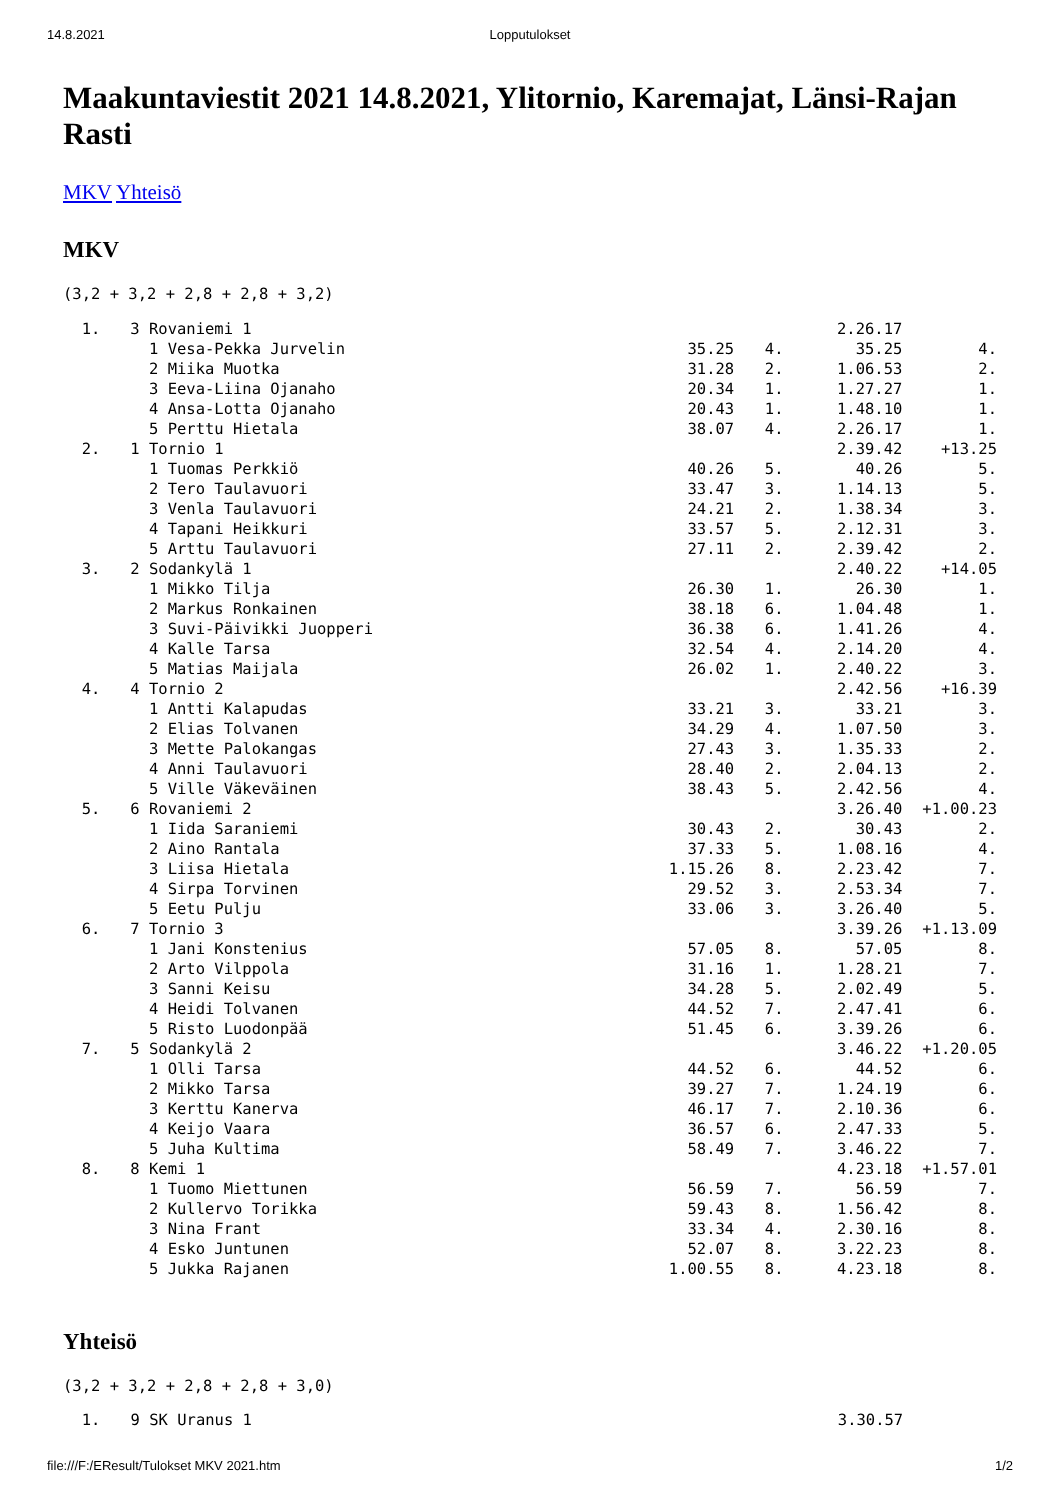14.8.2021 Lopputulokset
Maakuntaviestit 2021 14.8.2021, Ylitornio, Karemajat, Länsi-Rajan Rasti
MKV Yhteisö
MKV
(3,2 + 3,2 + 2,8 + 2,8 + 3,2)
| 1. | 3 Rovaniemi 1 | | | 2.26.17 | |
| | 1 Vesa-Pekka Jurvelin | 35.25 | 4. | 35.25 | 4. |
| | 2 Miika Muotka | 31.28 | 2. | 1.06.53 | 2. |
| | 3 Eeva-Liina Ojanaho | 20.34 | 1. | 1.27.27 | 1. |
| | 4 Ansa-Lotta Ojanaho | 20.43 | 1. | 1.48.10 | 1. |
| | 5 Perttu Hietala | 38.07 | 4. | 2.26.17 | 1. |
| 2. | 1 Tornio 1 | | | 2.39.42 | +13.25 |
| | 1 Tuomas Perkkiö | 40.26 | 5. | 40.26 | 5. |
| | 2 Tero Taulavuori | 33.47 | 3. | 1.14.13 | 5. |
| | 3 Venla Taulavuori | 24.21 | 2. | 1.38.34 | 3. |
| | 4 Tapani Heikkuri | 33.57 | 5. | 2.12.31 | 3. |
| | 5 Arttu Taulavuori | 27.11 | 2. | 2.39.42 | 2. |
| 3. | 2 Sodankylä 1 | | | 2.40.22 | +14.05 |
| | 1 Mikko Tilja | 26.30 | 1. | 26.30 | 1. |
| | 2 Markus Ronkainen | 38.18 | 6. | 1.04.48 | 1. |
| | 3 Suvi-Päivikki Juopperi | 36.38 | 6. | 1.41.26 | 4. |
| | 4 Kalle Tarsa | 32.54 | 4. | 2.14.20 | 4. |
| | 5 Matias Maijala | 26.02 | 1. | 2.40.22 | 3. |
| 4. | 4 Tornio 2 | | | 2.42.56 | +16.39 |
| | 1 Antti Kalapudas | 33.21 | 3. | 33.21 | 3. |
| | 2 Elias Tolvanen | 34.29 | 4. | 1.07.50 | 3. |
| | 3 Mette Palokangas | 27.43 | 3. | 1.35.33 | 2. |
| | 4 Anni Taulavuori | 28.40 | 2. | 2.04.13 | 2. |
| | 5 Ville Väkeväinen | 38.43 | 5. | 2.42.56 | 4. |
| 5. | 6 Rovaniemi 2 | | | 3.26.40 | +1.00.23 |
| | 1 Iida Saraniemi | 30.43 | 2. | 30.43 | 2. |
| | 2 Aino Rantala | 37.33 | 5. | 1.08.16 | 4. |
| | 3 Liisa Hietala | 1.15.26 | 8. | 2.23.42 | 7. |
| | 4 Sirpa Torvinen | 29.52 | 3. | 2.53.34 | 7. |
| | 5 Eetu Pulju | 33.06 | 3. | 3.26.40 | 5. |
| 6. | 7 Tornio 3 | | | 3.39.26 | +1.13.09 |
| | 1 Jani Konstenius | 57.05 | 8. | 57.05 | 8. |
| | 2 Arto Vilppola | 31.16 | 1. | 1.28.21 | 7. |
| | 3 Sanni Keisu | 34.28 | 5. | 2.02.49 | 5. |
| | 4 Heidi Tolvanen | 44.52 | 7. | 2.47.41 | 6. |
| | 5 Risto Luodonpää | 51.45 | 6. | 3.39.26 | 6. |
| 7. | 5 Sodankylä 2 | | | 3.46.22 | +1.20.05 |
| | 1 Olli Tarsa | 44.52 | 6. | 44.52 | 6. |
| | 2 Mikko Tarsa | 39.27 | 7. | 1.24.19 | 6. |
| | 3 Kerttu Kanerva | 46.17 | 7. | 2.10.36 | 6. |
| | 4 Keijo Vaara | 36.57 | 6. | 2.47.33 | 5. |
| | 5 Juha Kultima | 58.49 | 7. | 3.46.22 | 7. |
| 8. | 8 Kemi 1 | | | 4.23.18 | +1.57.01 |
| | 1 Tuomo Miettunen | 56.59 | 7. | 56.59 | 7. |
| | 2 Kullervo Torikka | 59.43 | 8. | 1.56.42 | 8. |
| | 3 Nina Frant | 33.34 | 4. | 2.30.16 | 8. |
| | 4 Esko Juntunen | 52.07 | 8. | 3.22.23 | 8. |
| | 5 Jukka Rajanen | 1.00.55 | 8. | 4.23.18 | 8. |
Yhteisö
(3,2 + 3,2 + 2,8 + 2,8 + 3,0)
| 1. | 9 SK Uranus 1 | | | 3.30.57 | |
file:///F:/EResult/Tulokset MKV 2021.htm 1/2